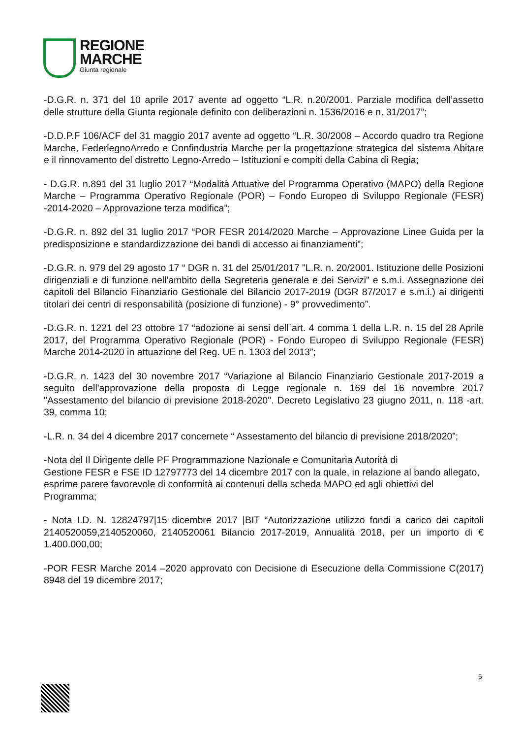REGIONE
MARCHE
Giunta regionale
-D.G.R. n. 371 del 10 aprile 2017 avente ad oggetto “L.R. n.20/2001. Parziale modifica dell’assetto delle strutture della Giunta regionale definito con deliberazioni n. 1536/2016 e n. 31/2017”;
-D.D.P.F 106/ACF del 31 maggio 2017 avente ad oggetto “L.R. 30/2008 – Accordo quadro tra Regione Marche, FederlegnoArredo e Confindustria Marche per la progettazione strategica del sistema Abitare e il rinnovamento del distretto Legno-Arredo – Istituzioni e compiti della Cabina di Regia;
- D.G.R. n.891 del 31 luglio 2017 “Modalità Attuative del Programma Operativo (MAPO) della Regione Marche – Programma Operativo Regionale (POR) – Fondo Europeo di Sviluppo Regionale (FESR) -2014-2020 – Approvazione terza modifica”;
-D.G.R. n. 892 del 31 luglio 2017 “POR FESR 2014/2020 Marche – Approvazione Linee Guida per la predisposizione e standardizzazione dei bandi di accesso ai finanziamenti”;
-D.G.R. n. 979 del 29 agosto 17 “ DGR n. 31 del 25/01/2017 "L.R. n. 20/2001. Istituzione delle Posizioni dirigenziali e di funzione nell'ambito della Segreteria generale e dei Servizi" e s.m.i. Assegnazione dei capitoli del Bilancio Finanziario Gestionale del Bilancio 2017-2019 (DGR 87/2017 e s.m.i.) ai dirigenti titolari dei centri di responsabilità (posizione di funzione) - 9° provvedimento”.
-D.G.R. n. 1221 del 23 ottobre 17 “adozione ai sensi dell´art. 4 comma 1 della L.R. n. 15 del 28 Aprile 2017, del Programma Operativo Regionale (POR) - Fondo Europeo di Sviluppo Regionale (FESR) Marche 2014-2020 in attuazione del Reg. UE n. 1303 del 2013”;
-D.G.R. n. 1423 del 30 novembre 2017 “Variazione al Bilancio Finanziario Gestionale 2017-2019 a seguito dell'approvazione della proposta di Legge regionale n. 169 del 16 novembre 2017 "Assestamento del bilancio di previsione 2018-2020". Decreto Legislativo 23 giugno 2011, n. 118 -art. 39, comma 10;
-L.R. n. 34 del 4 dicembre 2017 concernete “ Assestamento del bilancio di previsione 2018/2020”;
-Nota del Il Dirigente delle PF Programmazione Nazionale e Comunitaria Autorità di
Gestione FESR e FSE ID 12797773 del 14 dicembre 2017 con la quale, in relazione al bando allegato, esprime parere favorevole di conformità ai contenuti della scheda MAPO ed agli obiettivi del Programma;
- Nota I.D. N. 12824797|15 dicembre 2017 |BIT “Autorizzazione utilizzo fondi a carico dei capitoli 2140520059,2140520060, 2140520061 Bilancio 2017-2019, Annualità 2018, per un importo di € 1.400.000,00;
-POR FESR Marche 2014 –2020 approvato con Decisione di Esecuzione della Commissione C(2017) 8948 del 19 dicembre 2017;
5